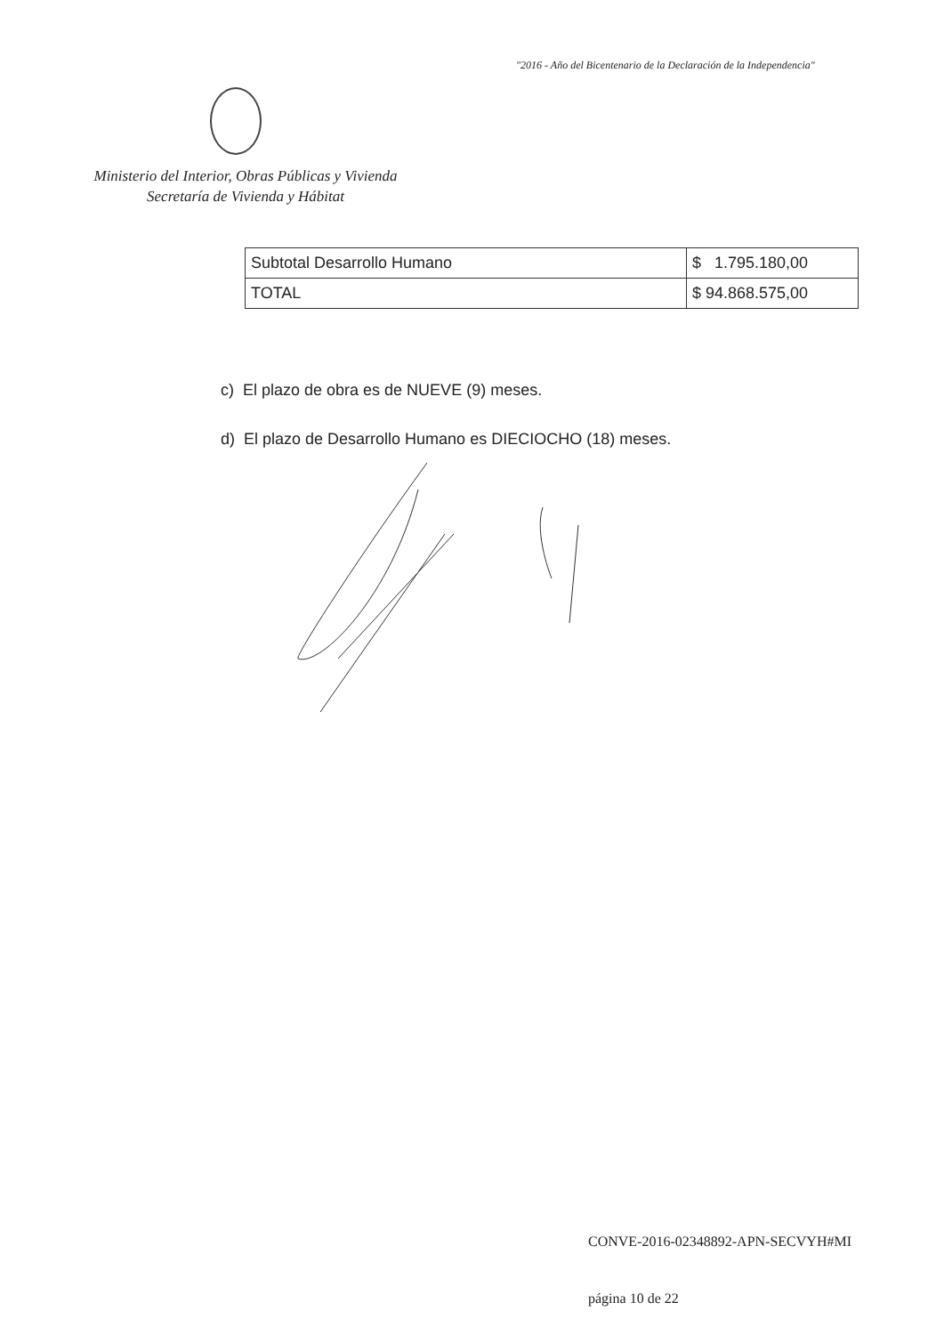"2016 - Año del Bicentenario de la Declaración de la Independencia"
Ministerio del Interior, Obras Públicas y Vivienda
Secretaría de Vivienda y Hábitat
| Subtotal Desarrollo Humano | $ 1.795.180,00 |
| TOTAL | $ 94.868.575,00 |
c) El plazo de obra es de NUEVE (9) meses.
d) El plazo de Desarrollo Humano es DIECIOCHO (18) meses.
CONVE-2016-02348892-APN-SECVYH#MI
página 10 de 22